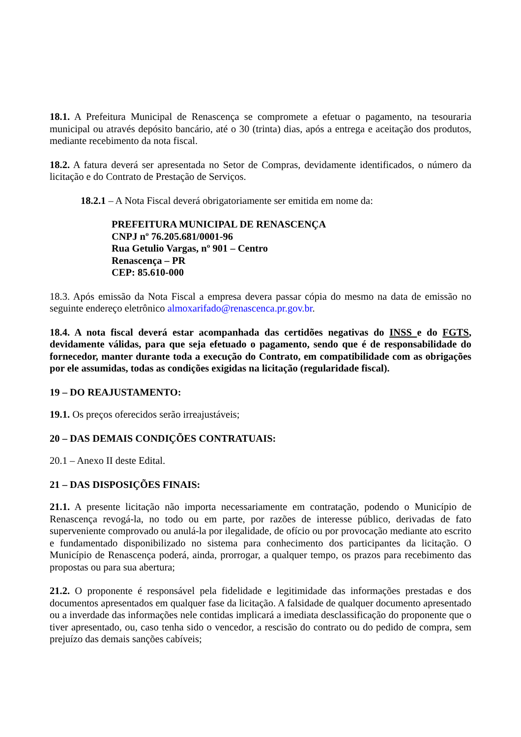18.1. A Prefeitura Municipal de Renascença se compromete a efetuar o pagamento, na tesouraria municipal ou através depósito bancário, até o 30 (trinta) dias, após a entrega e aceitação dos produtos, mediante recebimento da nota fiscal.
18.2. A fatura deverá ser apresentada no Setor de Compras, devidamente identificados, o número da licitação e do Contrato de Prestação de Serviços.
18.2.1 – A Nota Fiscal deverá obrigatoriamente ser emitida em nome da:
PREFEITURA MUNICIPAL DE RENASCENÇA
CNPJ nº 76.205.681/0001-96
Rua Getulio Vargas, nº 901 – Centro
Renascença – PR
CEP: 85.610-000
18.3. Após emissão da Nota Fiscal a empresa devera passar cópia do mesmo na data de emissão no seguinte endereço eletrônico almoxarifado@renascenca.pr.gov.br.
18.4. A nota fiscal deverá estar acompanhada das certidões negativas do INSS e do FGTS, devidamente válidas, para que seja efetuado o pagamento, sendo que é de responsabilidade do fornecedor, manter durante toda a execução do Contrato, em compatibilidade com as obrigações por ele assumidas, todas as condições exigidas na licitação (regularidade fiscal).
19 – DO REAJUSTAMENTO:
19.1. Os preços oferecidos serão irreajustáveis;
20 – DAS DEMAIS CONDIÇÕES CONTRATUAIS:
20.1 – Anexo II deste Edital.
21 – DAS DISPOSIÇÕES FINAIS:
21.1. A presente licitação não importa necessariamente em contratação, podendo o Município de Renascença revogá-la, no todo ou em parte, por razões de interesse público, derivadas de fato superveniente comprovado ou anulá-la por ilegalidade, de ofício ou por provocação mediante ato escrito e fundamentado disponibilizado no sistema para conhecimento dos participantes da licitação. O Município de Renascença poderá, ainda, prorrogar, a qualquer tempo, os prazos para recebimento das propostas ou para sua abertura;
21.2. O proponente é responsável pela fidelidade e legitimidade das informações prestadas e dos documentos apresentados em qualquer fase da licitação. A falsidade de qualquer documento apresentado ou a inverdade das informações nele contidas implicará a imediata desclassificação do proponente que o tiver apresentado, ou, caso tenha sido o vencedor, a rescisão do contrato ou do pedido de compra, sem prejuízo das demais sanções cabíveis;